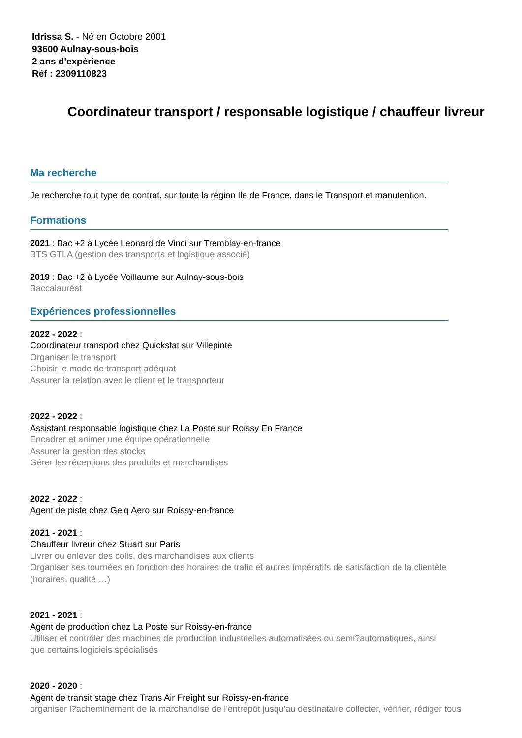Idrissa S. - Né en Octobre 2001
93600 Aulnay-sous-bois
2 ans d'expérience
Réf : 2309110823
Coordinateur transport / responsable logistique / chauffeur livreur
Ma recherche
Je recherche tout type de contrat, sur toute la région Ile de France, dans le Transport et manutention.
Formations
2021 : Bac +2 à Lycée Leonard de Vinci sur Tremblay-en-france
BTS GTLA (gestion des transports et logistique associé)
2019 : Bac +2 à Lycée Voillaume sur Aulnay-sous-bois
Baccalauréat
Expériences professionnelles
2022 - 2022 :
Coordinateur transport chez Quickstat sur Villepinte
Organiser le transport
Choisir le mode de transport adéquat
Assurer la relation avec le client et le transporteur
2022 - 2022 :
Assistant responsable logistique chez La Poste sur Roissy En France
Encadrer et animer une équipe opérationnelle
Assurer la gestion des stocks
Gérer les réceptions des produits et marchandises
2022 - 2022 :
Agent de piste chez Geiq Aero sur Roissy-en-france
2021 - 2021 :
Chauffeur livreur chez Stuart sur Paris
Livrer ou enlever des colis, des marchandises aux clients
Organiser ses tournées en fonction des horaires de trafic et autres impératifs de satisfaction de la clientèle (horaires, qualité …)
2021 - 2021 :
Agent de production chez La Poste sur Roissy-en-france
Utiliser et contrôler des machines de production industrielles automatisées ou semi?automatiques, ainsi que certains logiciels spécialisés
2020 - 2020 :
Agent de transit stage chez Trans Air Freight sur Roissy-en-france
organiser l?acheminement de la marchandise de l'entrepôt jusqu'au destinataire collecter, vérifier, rédiger tous